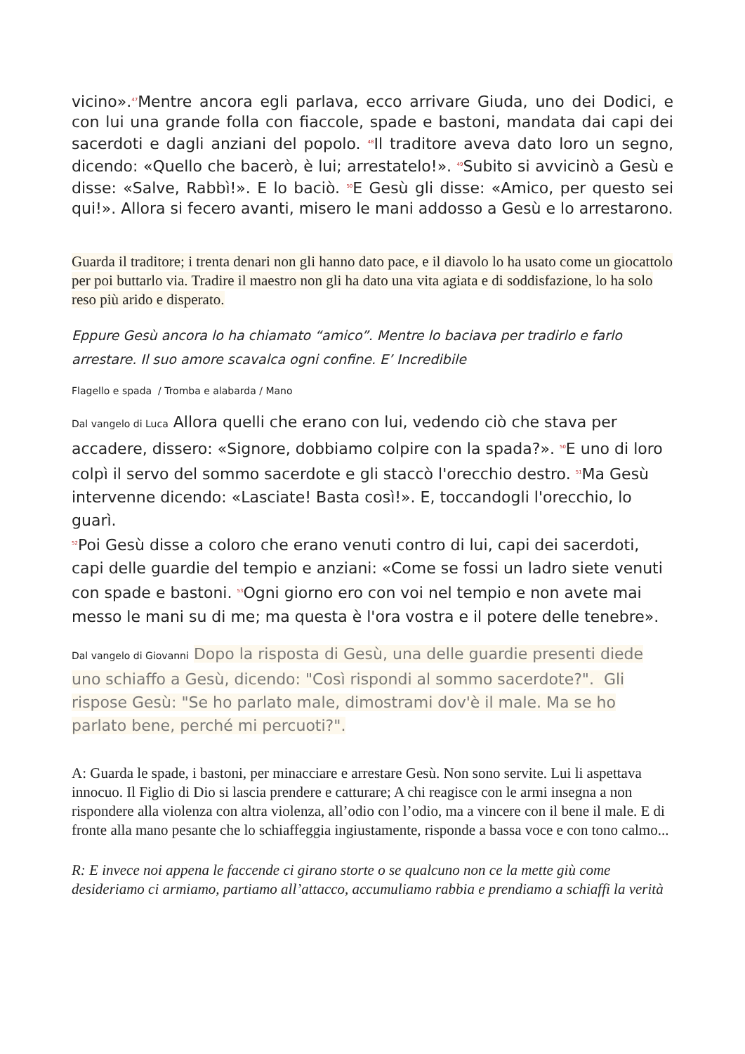vicino».<sup>47</sup>Mentre ancora egli parlava, ecco arrivare Giuda, uno dei Dodici, e con lui una grande folla con fiaccole, spade e bastoni, mandata dai capi dei sacerdoti e dagli anziani del popolo. <sup>48</sup>Il traditore aveva dato loro un segno, dicendo: «Quello che bacerò, è lui; arrestatelo!». <sup>49</sup>Subito si avvicinò a Gesù e disse: «Salve, Rabbì!». E lo baciò. <sup>50</sup>E Gesù gli disse: «Amico, per questo sei qui!». Allora si fecero avanti, misero le mani addosso a Gesù e lo arrestarono.
Guarda il traditore; i trenta denari non gli hanno dato pace, e il diavolo lo ha usato come un giocattolo per poi buttarlo via. Tradire il maestro non gli ha dato una vita agiata e di soddisfazione, lo ha solo reso più arido e disperato.
Eppure Gesù ancora lo ha chiamato “amico”. Mentre lo baciava per tradirlo e farlo arrestare. Il suo amore scavalca ogni confine. E’ Incredibile
Flagello e spada / Tromba e alabarda / Mano
Dal vangelo di Luca Allora quelli che erano con lui, vedendo ciò che stava per accadere, dissero: «Signore, dobbiamo colpire con la spada?». <sup>50</sup>E uno di loro colpì il servo del sommo sacerdote e gli staccò l'orecchio destro. <sup>51</sup>Ma Gesù intervenne dicendo: «Lasciate! Basta così!». E, toccandogli l'orecchio, lo guarì.
<sup>52</sup> Poi Gesù disse a coloro che erano venuti contro di lui, capi dei sacerdoti, capi delle guardie del tempio e anziani: «Come se fossi un ladro siete venuti con spade e bastoni. <sup>53</sup>Ogni giorno ero con voi nel tempio e non avete mai messo le mani su di me; ma questa è l'ora vostra e il potere delle tenebre».
Dal vangelo di Giovanni Dopo la risposta di Gesù, una delle guardie presenti diede uno schiaffo a Gesù, dicendo: "Così rispondi al sommo sacerdote?". Gli rispose Gesù: "Se ho parlato male, dimostrami dov'è il male. Ma se ho parlato bene, perché mi percuoti?".
A: Guarda le spade, i bastoni, per minacciare e arrestare Gesù. Non sono servite. Lui li aspettava innocuo. Il Figlio di Dio si lascia prendere e catturare; A chi reagisce con le armi insegna a non rispondere alla violenza con altra violenza, all’odio con l’odio, ma a vincere con il bene il male. E di fronte alla mano pesante che lo schiaffeggia ingiustamente, risponde a bassa voce e con tono calmo...
R: E invece noi appena le faccende ci girano storte o se qualcuno non ce la mette giù come desideriamo ci armiamo, partiamo all’attacco, accumuliamo rabbia e prendiamo a schiaffi la verità